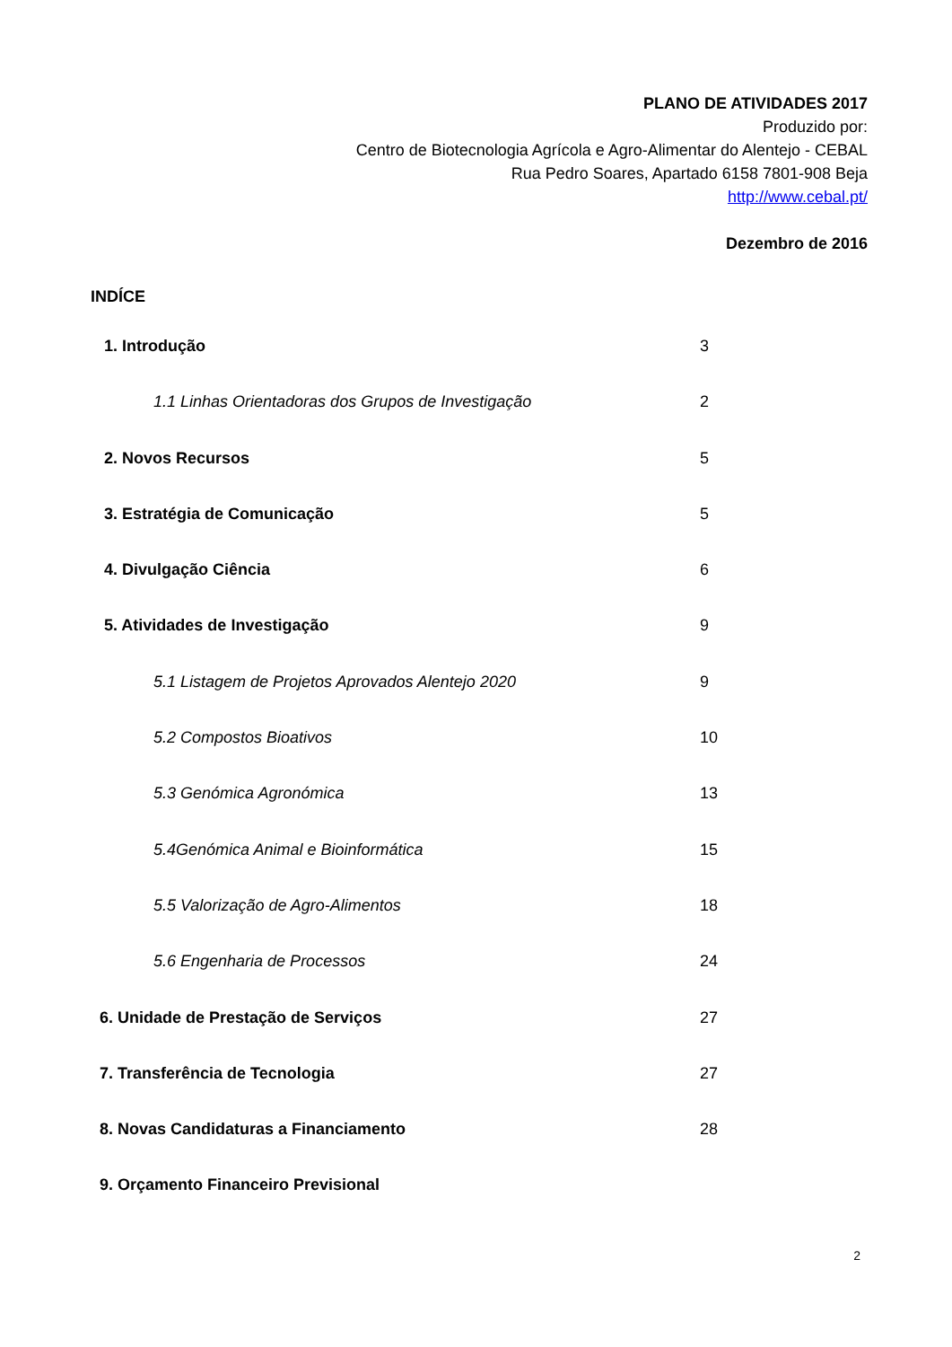PLANO DE ATIVIDADES 2017
Produzido por:
Centro de Biotecnologia Agrícola e Agro-Alimentar do Alentejo - CEBAL
Rua Pedro Soares, Apartado 6158 7801-908 Beja
http://www.cebal.pt/
Dezembro de 2016
INDÍCE
1. Introdução 3
1.1 Linhas Orientadoras dos Grupos de Investigação 2
2. Novos Recursos 5
3. Estratégia de Comunicação 5
4. Divulgação Ciência 6
5. Atividades de Investigação 9
5.1 Listagem de Projetos Aprovados Alentejo 2020 9
5.2 Compostos Bioativos 10
5.3 Genómica Agronómica 13
5.4Genómica Animal e Bioinformática 15
5.5 Valorização de Agro-Alimentos 18
5.6 Engenharia de Processos 24
6. Unidade de Prestação de Serviços 27
7. Transferência de Tecnologia 27
8. Novas Candidaturas a Financiamento 28
9. Orçamento Financeiro Previsional
2